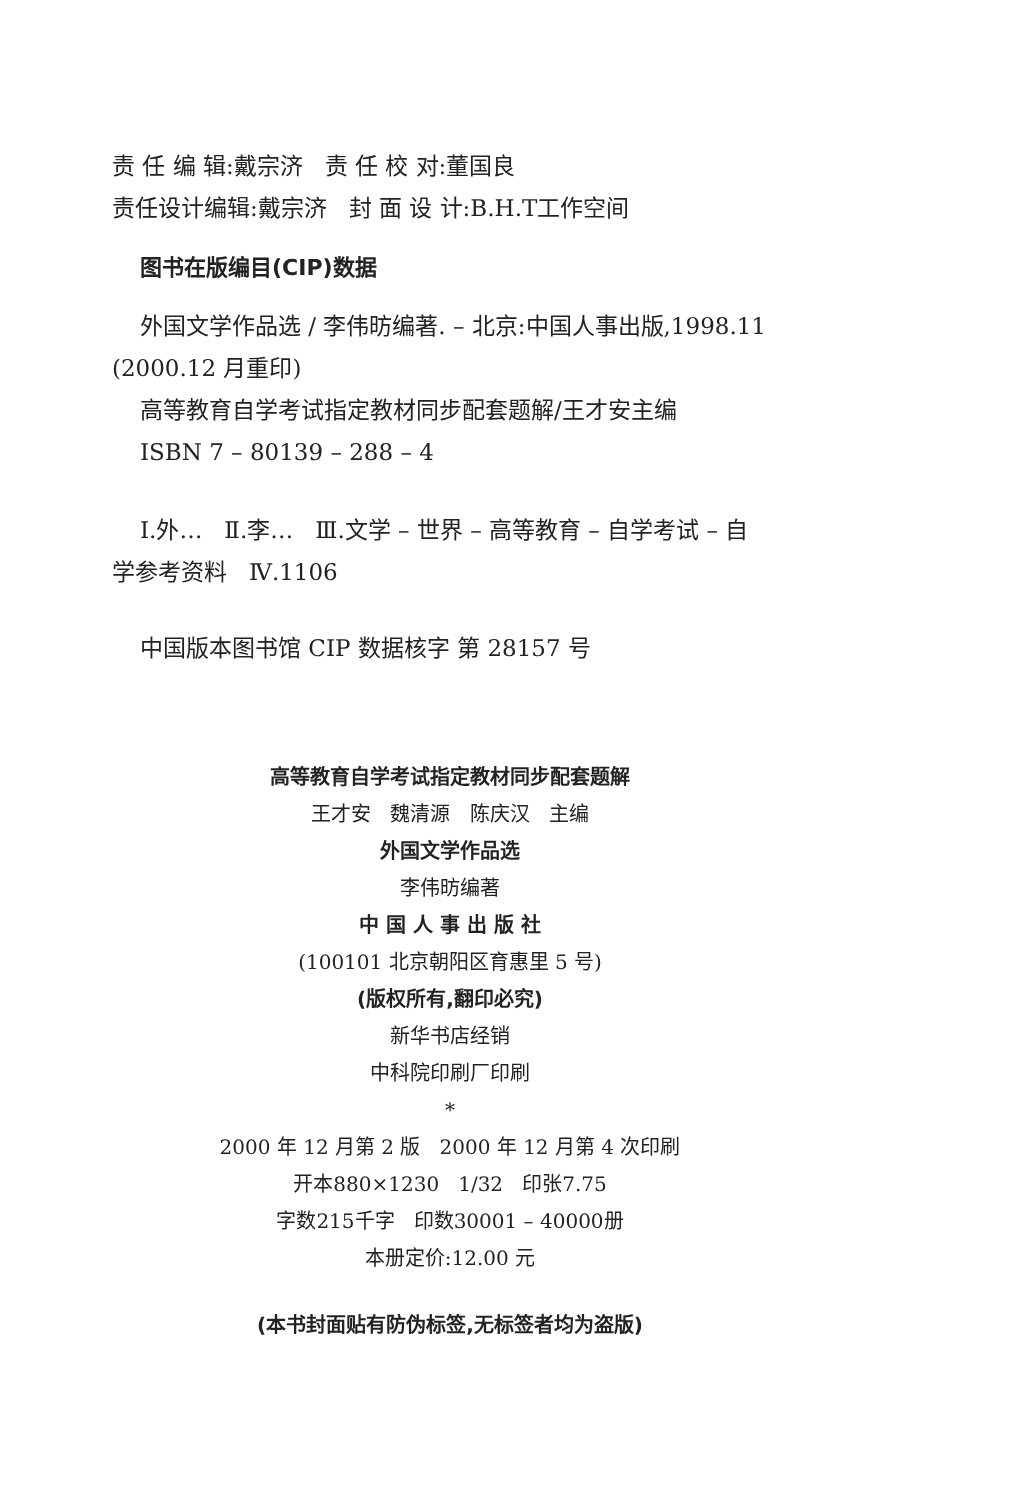责 任 编 辑:戴宗济 责 任 校 对:董国良
责任设计编辑:戴宗济 封 面 设 计:B.H.T工作空间
图书在版编目(CIP)数据
外国文学作品选 / 李伟昉编著. – 北京:中国人事出版,1998.11
(2000.12 月重印)
高等教育自学考试指定教材同步配套题解/王才安主编
ISBN 7 – 80139 – 288 – 4
Ⅰ.外… Ⅱ.李… Ⅲ.文学 – 世界 – 高等教育 – 自学考试 – 自
学参考资料 Ⅳ.1106
中国版本图书馆 CIP 数据核字 第 28157 号
高等教育自学考试指定教材同步配套题解
王才安 魏清源 陈庆汉 主编
外国文学作品选
李伟昉编著
中 国 人 事 出 版 社
(100101 北京朝阳区育惠里 5 号)
(版权所有,翻印必究)
新华书店经销
中科院印刷厂印刷
*
2000 年 12 月第 2 版 2000 年 12 月第 4 次印刷
开本880×1230 1/32 印张7.75
字数215千字 印数30001 – 40000册
本册定价:12.00 元
(本书封面贴有防伪标签,无标签者均为盗版)